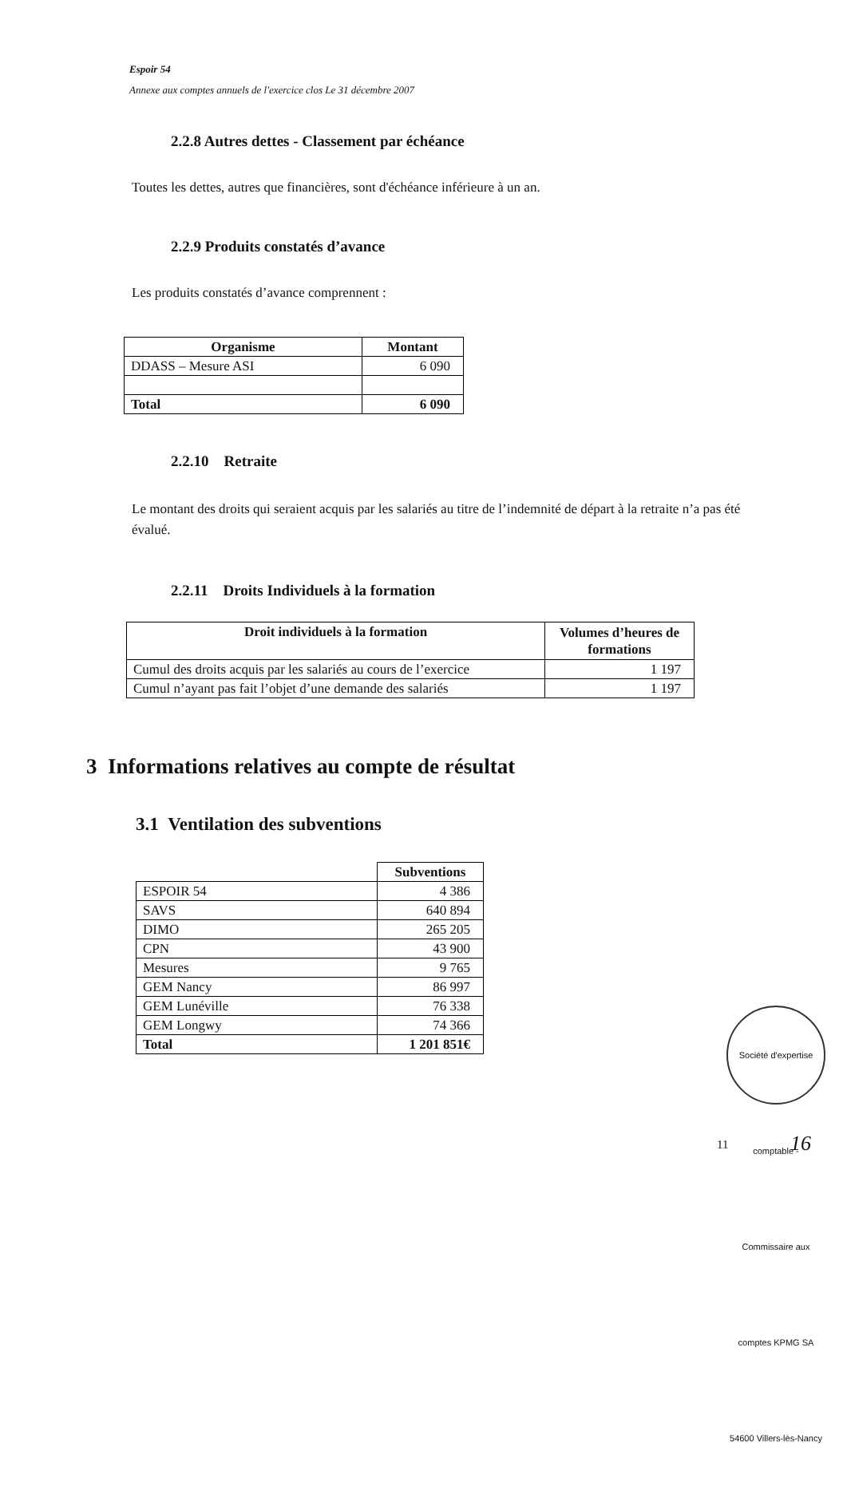Espoir 54
Annexe aux comptes annuels de l'exercice clos Le 31 décembre 2007
2.2.8 Autres dettes - Classement par échéance
Toutes les dettes, autres que financières, sont d'échéance inférieure à un an.
2.2.9 Produits constatés d’avance
Les produits constatés d’avance comprennent :
| Organisme | Montant |
| --- | --- |
| DDASS – Mesure ASI | 6 090 |
| Total | 6 090 |
2.2.10 Retraite
Le montant des droits qui seraient acquis par les salariés au titre de l’indemnité de départ à la retraite n’a pas été évalué.
2.2.11 Droits Individuels à la formation
| Droit individuels à la formation | Volumes d’heures de formations |
| --- | --- |
| Cumul des droits acquis par les salariés au cours de l’exercice | 1 197 |
| Cumul n’ayant pas fait l’objet d’une demande des salariés | 1 197 |
3 Informations relatives au compte de résultat
3.1 Ventilation des subventions
| | Subventions |
| ESPOIR 54 | 4 386 |
| SAVS | 640 894 |
| DIMO | 265 205 |
| CPN | 43 900 |
| Mesures | 9 765 |
| GEM Nancy | 86 997 |
| GEM Lunéville | 76 338 |
| GEM Longwy | 74 366 |
| Total | 1 201 851€ |
Société d'expertise comptable - Commissaire aux comptes KPMG SA 54600 Villers-lès-Nancy
11 16